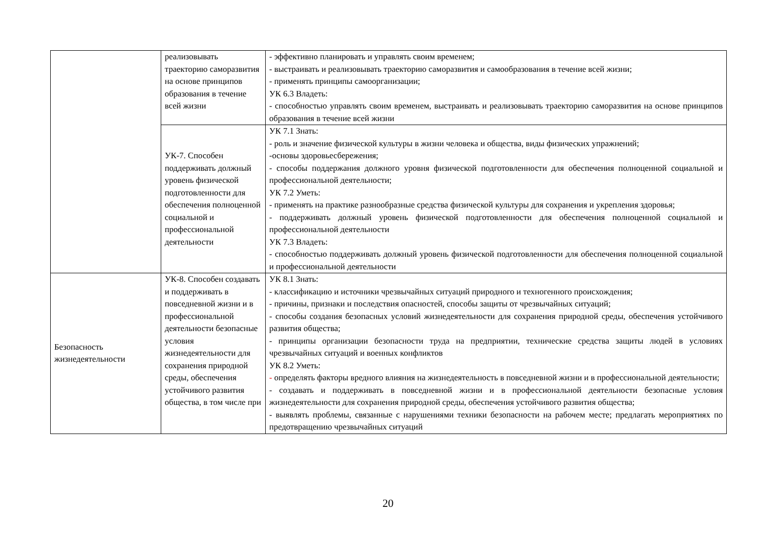| | реализовывать траекторию саморазвития на основе принципов образования в течение всей жизни | - эффективно планировать и управлять своим временем; - выстраивать и реализовывать траекторию саморазвития и самообразования в течение всей жизни; - применять принципы самоорганизации; УК 6.3 Владеть: - способностью управлять своим временем, выстраивать и реализовывать траекторию саморазвития на основе принципов образования в течение всей жизни |
| | УК-7. Способен поддерживать должный уровень физической подготовленности для обеспечения полноценной социальной и профессиональной деятельности | УК 7.1 Знать: - роль и значение физической культуры в жизни человека и общества, виды физических упражнений; -основы здоровьесбережения; - способы поддержания должного уровня физической подготовленности для обеспечения полноценной социальной и профессиональной деятельности; УК 7.2 Уметь: - применять на практике разнообразные средства физической культуры для сохранения и укрепления здоровья; - поддерживать должный уровень физической подготовленности для обеспечения полноценной социальной и профессиональной деятельности УК 7.3 Владеть: - способностью поддерживать должный уровень физической подготовленности для обеспечения полноценной социальной и профессиональной деятельности |
| Безопасность жизнедеятельности | УК-8. Способен создавать и поддерживать в повседневной жизни и в профессиональной деятельности безопасные условия жизнедеятельности для сохранения природной среды, обеспечения устойчивого развития общества, в том числе при | УК 8.1 Знать: - классификацию и источники чрезвычайных ситуаций природного и техногенного происхождения; - причины, признаки и последствия опасностей, способы защиты от чрезвычайных ситуаций; - способы создания безопасных условий жизнедеятельности для сохранения природной среды, обеспечения устойчивого развития общества; - принципы организации безопасности труда на предприятии, технические средства защиты людей в условиях чрезвычайных ситуаций и военных конфликтов УК 8.2 Уметь: - определять факторы вредного влияния на жизнедеятельность в повседневной жизни и в профессиональной деятельности; - создавать и поддерживать в повседневной жизни и в профессиональной деятельности безопасные условия жизнедеятельности для сохранения природной среды, обеспечения устойчивого развития общества; - выявлять проблемы, связанные с нарушениями техники безопасности на рабочем месте; предлагать мероприятиях по предотвращению чрезвычайных ситуаций |
20